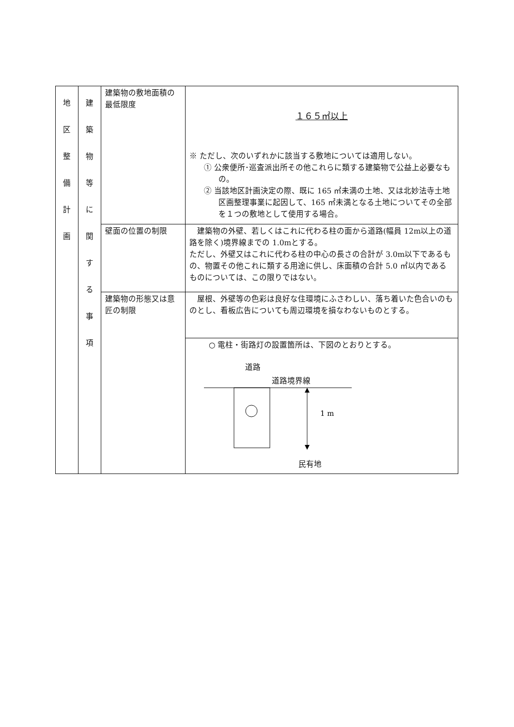| 地 区 整 備 計 画 | 建 築 物 等 に 関 す る 事 項 | 建築物の敷地面積の最低限度 | １６５㎡以上 ※ ただし、次のいずれかに該当する敷地については適用しない。 ① 公衆便所･巡査派出所その他これらに類する建築物で公益上必要なもの。 ② 当該地区計画決定の際、既に 165 ㎡未満の土地、又は北妙法寺土地区画整理事業に起因して、165 ㎡未満となる土地についてその全部を１つの敷地として使用する場合。 |
| | | 壁面の位置の制限 | 建築物の外壁、若しくはこれに代わる柱の面から道路(幅員 12m以上の道路を除く)境界線までの 1.0mとする。 ただし、外壁又はこれに代わる柱の中心の長さの合計が 3.0m以下であるもの、物置その他これに類する用途に供し、床面積の合計 5.0 ㎡以内であるものについては、この限りではない。 |
| | | 建築物の形態又は意匠の制限 | 屋根、外壁等の色彩は良好な住環境にふさわしい、落ち着いた色合いのものとし、看板広告についても周辺環境を損なわないものとする。 |
| | | | ○ 電柱・街路灯の設置箇所は、下図のとおりとする。 道路 道路境界線 1 m 民有地 |